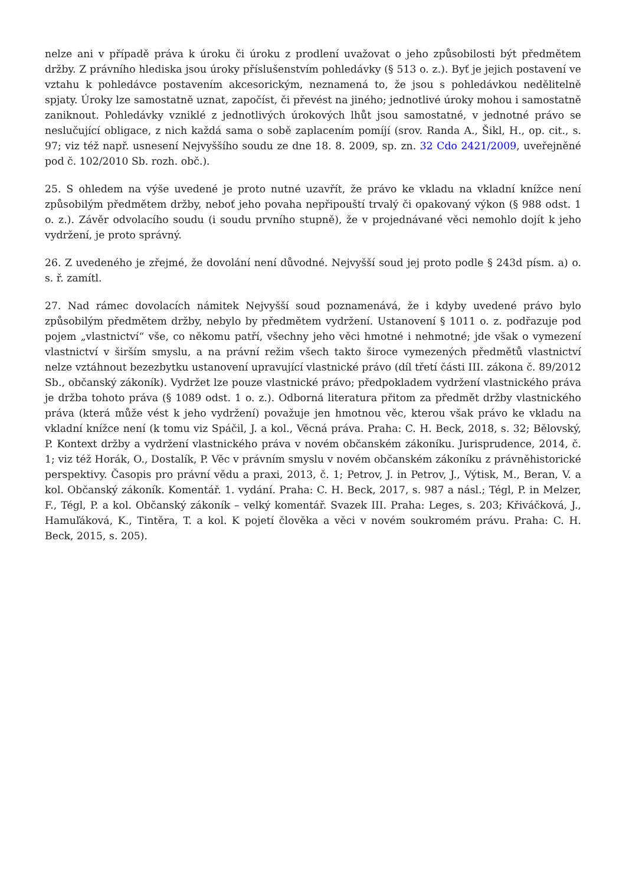nelze ani v případě práva k úroku či úroku z prodlení uvažovat o jeho způsobilosti být předmětem držby. Z právního hlediska jsou úroky příslušenstvím pohledávky (§ 513 o. z.). Byť je jejich postavení ve vztahu k pohledávce postavením akcesorickým, neznamená to, že jsou s pohledávkou nedělitelně spjaty. Úroky lze samostatně uznat, započíst, či převést na jiného; jednotlivé úroky mohou i samostatně zaniknout. Pohledávky vzniklé z jednotlivých úrokových lhůt jsou samostatné, v jednotné právo se neslučující obligace, z nich každá sama o sobě zaplacením pomíjí (srov. Randa A., Šikl, H., op. cit., s. 97; viz též např. usnesení Nejvyššího soudu ze dne 18. 8. 2009, sp. zn. 32 Cdo 2421/2009, uveřejněné pod č. 102/2010 Sb. rozh. obč.).
25. S ohledem na výše uvedené je proto nutné uzavřít, že právo ke vkladu na vkladní knížce není způsobilým předmětem držby, neboť jeho povaha nepřipouští trvalý či opakovaný výkon (§ 988 odst. 1 o. z.). Závěr odvolacího soudu (i soudu prvního stupně), že v projednávané věci nemohlo dojít k jeho vydržení, je proto správný.
26. Z uvedeného je zřejmé, že dovolání není důvodné. Nejvyšší soud jej proto podle § 243d písm. a) o. s. ř. zamítl.
27. Nad rámec dovolacích námitek Nejvyšší soud poznamenává, že i kdyby uvedené právo bylo způsobilým předmětem držby, nebylo by předmětem vydržení. Ustanovení § 1011 o. z. podřazuje pod pojem „vlastnictví“ vše, co někomu patří, všechny jeho věci hmotné i nehmotné; jde však o vymezení vlastnictví v širším smyslu, a na právní režim všech takto široce vymezených předmětů vlastnictví nelze vztáhnout bezezbytku ustanovení upravující vlastnické právo (díl třetí části III. zákona č. 89/2012 Sb., občanský zákoník). Vydržet lze pouze vlastnické právo; předpokladem vydržení vlastnického práva je držba tohoto práva (§ 1089 odst. 1 o. z.). Odborná literatura přitom za předmět držby vlastnického práva (která může vést k jeho vydržení) považuje jen hmotnou věc, kterou však právo ke vkladu na vkladní knížce není (k tomu viz Spáčil, J. a kol., Věcná práva. Praha: C. H. Beck, 2018, s. 32; Bělovský, P. Kontext držby a vydržení vlastnického práva v novém občanském zákoníku. Jurisprudence, 2014, č. 1; viz též Horák, O., Dostalík, P. Věc v právním smyslu v novém občanském zákoníku z právněhistorické perspektivy. Časopis pro právní vědu a praxi, 2013, č. 1; Petrov, J. in Petrov, J., Výtisk, M., Beran, V. a kol. Občanský zákoník. Komentář. 1. vydání. Praha: C. H. Beck, 2017, s. 987 a násl.; Tégl, P. in Melzer, F., Tégl, P. a kol. Občanský zákoník – velký komentář. Svazek III. Praha: Leges, s. 203; Křiváčková, J., Hamuľáková, K., Tintěra, T. a kol. K pojetí člověka a věci v novém soukromém právu. Praha: C. H. Beck, 2015, s. 205).